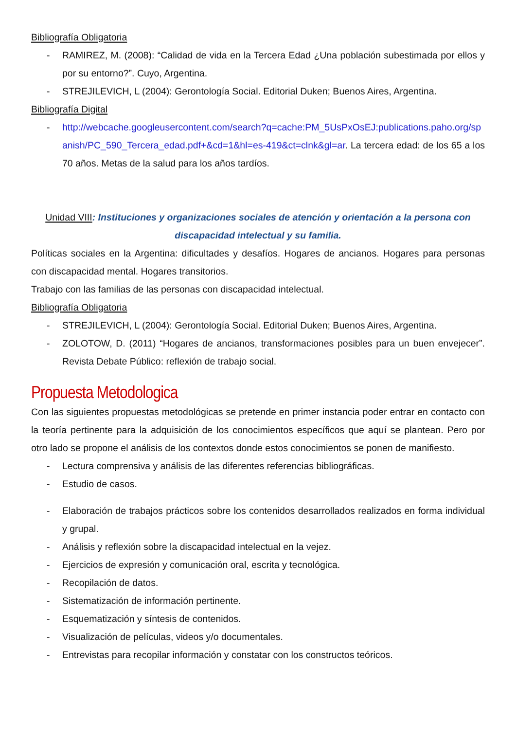Bibliografía Obligatoria
- RAMIREZ, M. (2008): “Calidad de vida en la Tercera Edad ¿Una población subestimada por ellos y por su entorno?”. Cuyo, Argentina.
- STREJILEVICH, L (2004): Gerontología Social. Editorial Duken; Buenos Aires, Argentina.
Bibliografía Digital
- http://webcache.googleusercontent.com/search?q=cache:PM_5UsPxOsEJ:publications.paho.org/spanish/PC_590_Tercera_edad.pdf+&cd=1&hl=es-419&ct=clnk&gl=ar. La tercera edad: de los 65 a los 70 años. Metas de la salud para los años tardíos.
Unidad VIII: Instituciones y organizaciones sociales de atención y orientación a la persona con discapacidad intelectual y su familia.
Políticas sociales en la Argentina: dificultades y desafíos. Hogares de ancianos. Hogares para personas con discapacidad mental. Hogares transitorios.
Trabajo con las familias de las personas con discapacidad intelectual.
Bibliografía Obligatoria
- STREJILEVICH, L (2004): Gerontología Social. Editorial Duken; Buenos Aires, Argentina.
- ZOLOTOW, D. (2011) “Hogares de ancianos, transformaciones posibles para un buen envejecer”. Revista Debate Público: reflexión de trabajo social.
Propuesta Metodologica
Con las siguientes propuestas metodológicas se pretende en primer instancia poder entrar en contacto con la teoría pertinente para la adquisición de los conocimientos específicos que aquí se plantean. Pero por otro lado se propone el análisis de los contextos donde estos conocimientos se ponen de manifiesto.
- Lectura comprensiva y análisis de las diferentes referencias bibliográficas.
- Estudio de casos.
- Elaboración de trabajos prácticos sobre los contenidos desarrollados realizados en forma individual y grupal.
- Análisis y reflexión sobre la discapacidad intelectual en la vejez.
- Ejercicios de expresión y comunicación oral, escrita y tecnológica.
- Recopilación de datos.
- Sistematización de información pertinente.
- Esquematización y síntesis de contenidos.
- Visualización de películas, videos y/o documentales.
- Entrevistas para recopilar información y constatar con los constructos teóricos.